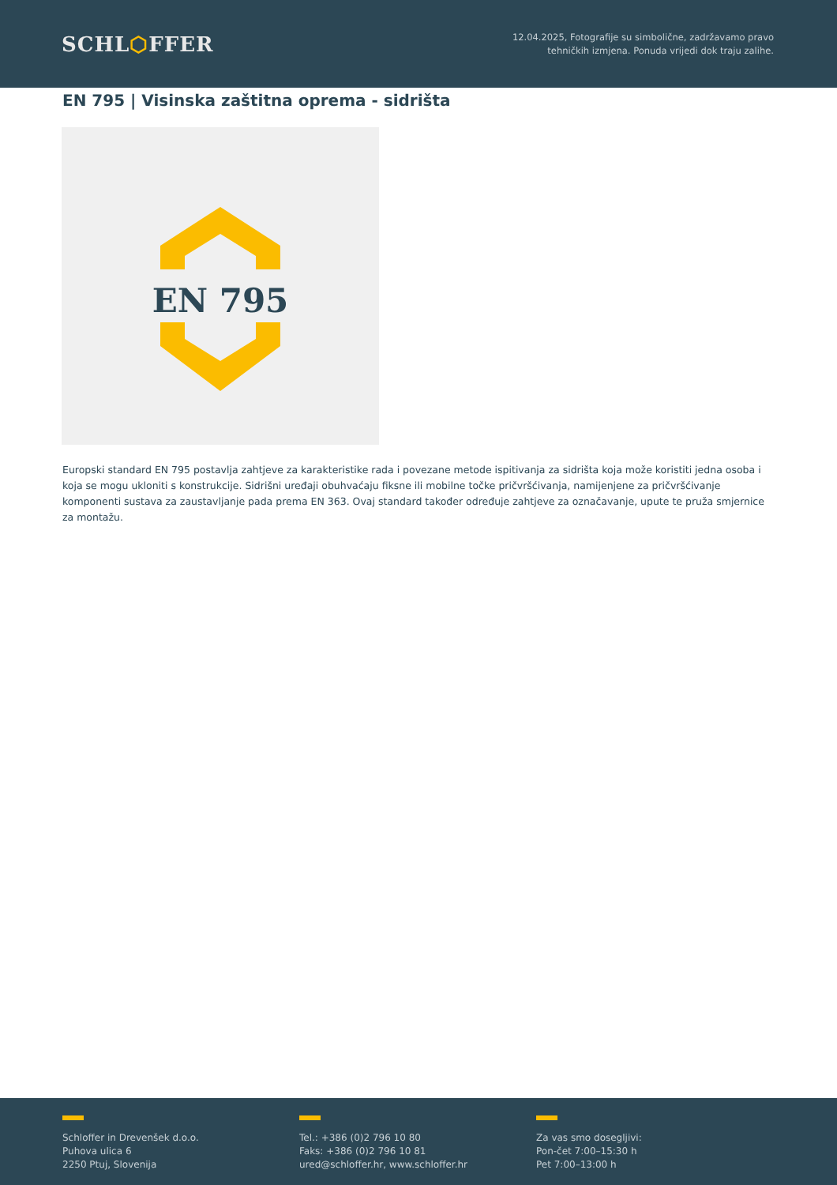SCHL⬡FFER
12.04.2025, Fotografije su simbolične, zadržavamo pravo
tehničkih izmjena. Ponuda vrijedi dok traju zalihe.
EN 795 | Visinska zaštitna oprema - sidrišta
EN 795
Europski standard EN 795 postavlja zahtjeve za karakteristike rada i povezane metode ispitivanja za sidrišta koja može koristiti jedna osoba i koja se mogu ukloniti s konstrukcije. Sidrišni uređaji obuhvaćaju fiksne ili mobilne točke pričvršćivanja, namijenjene za pričvršćivanje komponenti sustava za zaustavljanje pada prema EN 363. Ovaj standard također određuje zahtjeve za označavanje, upute te pruža smjernice za montažu.
Schloffer in Drevenšek d.o.o.
Puhova ulica 6
2250 Ptuj, Slovenija
Tel.: +386 (0)2 796 10 80
Faks: +386 (0)2 796 10 81
ured@schloffer.hr, www.schloffer.hr
Za vas smo dosegljivi:
Pon-čet 7:00–15:30 h
Pet 7:00–13:00 h